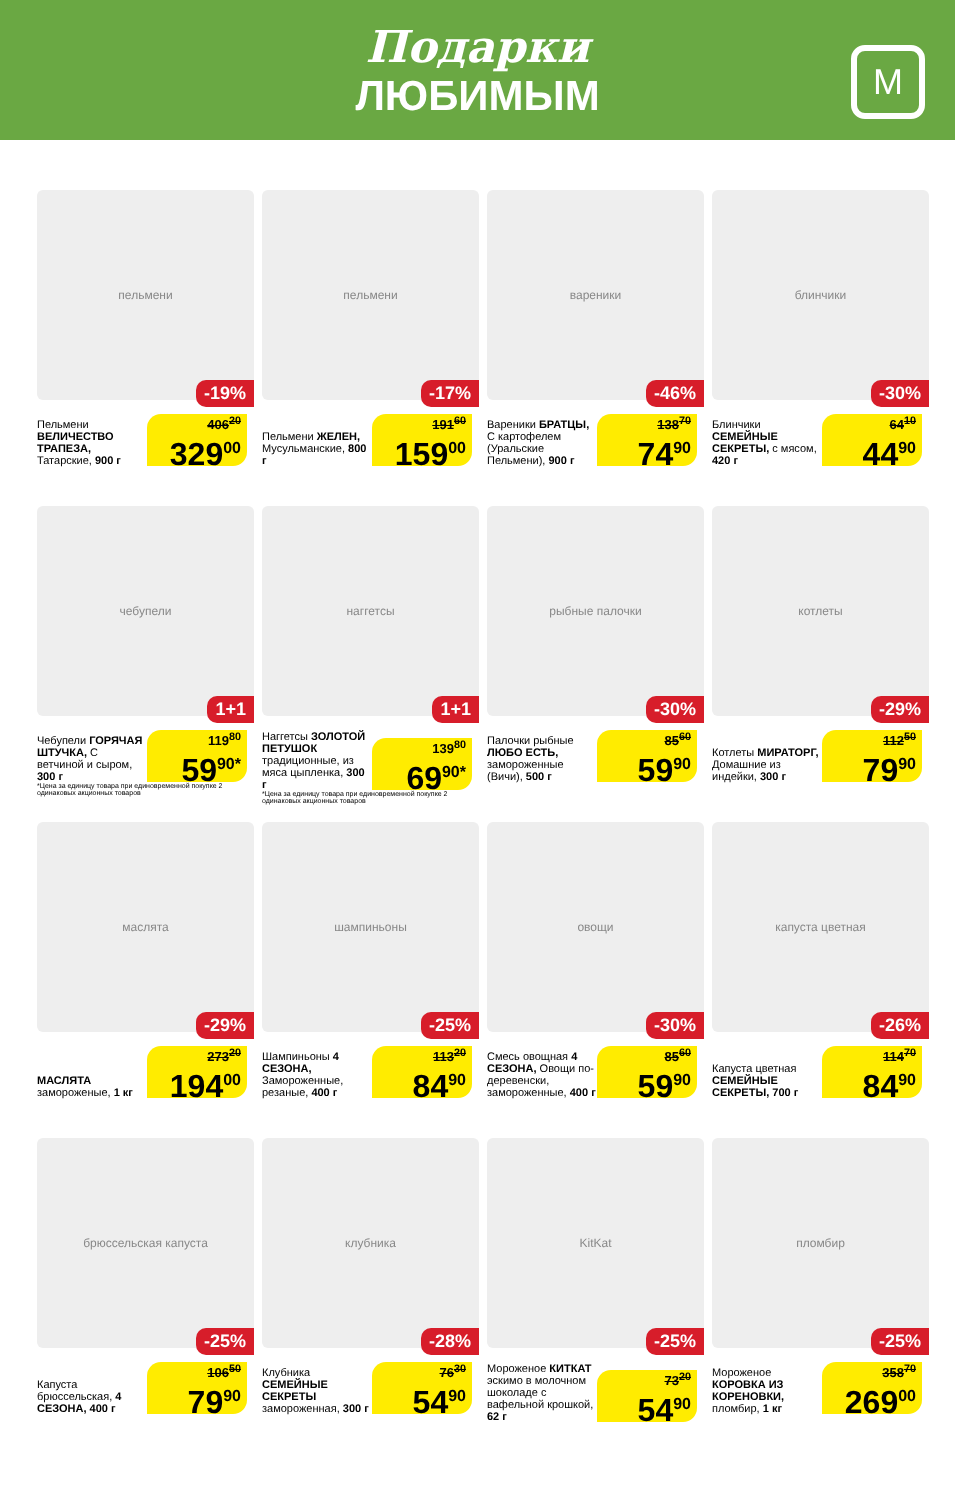Подарки
ЛЮБИМЫМ
М
пельмени
-19%
Пельмени ВЕЛИЧЕСТВО ТРАПЕЗА, Татарские, 900 г
406<sup>20</sup>
329<sup>00</sup>
пельмени
-17%
Пельмени ЖЕЛЕН, Мусульманские, 800 г
191<sup>60</sup>
159<sup>00</sup>
вареники
-46%
Вареники БРАТЦЫ, С картофелем (Уральские Пельмени), 900 г
138<sup>70</sup>
74<sup>90</sup>
блинчики
-30%
Блинчики СЕМЕЙНЫЕ СЕКРЕТЫ, с мясом, 420 г
64<sup>10</sup>
44<sup>90</sup>
чебупели
1+1
Чебупели ГОРЯЧАЯ ШТУЧКА, С ветчиной и сыром, 300 г
119<sup>80</sup>
59<sup>90*</sup>
*Цена за единицу товара при единовременной покупке 2 одинаковых акционных товаров
наггетсы
1+1
Наггетсы ЗОЛОТОЙ ПЕТУШОК традиционные, из мяса цыпленка, 300 г
139<sup>80</sup>
69<sup>90*</sup>
*Цена за единицу товара при единовременной покупке 2 одинаковых акционных товаров
рыбные палочки
-30%
Палочки рыбные ЛЮБО ЕСТЬ, замороженные (Вичи), 500 г
85<sup>60</sup>
59<sup>90</sup>
котлеты
-29%
Котлеты МИРАТОРГ, Домашние из индейки, 300 г
112<sup>50</sup>
79<sup>90</sup>
маслята
-29%
МАСЛЯТА замороженые, 1 кг
273<sup>20</sup>
194<sup>00</sup>
шампиньоны
-25%
Шампиньоны 4 СЕЗОНА, Замороженные, резаные, 400 г
113<sup>20</sup>
84<sup>90</sup>
овощи
-30%
Смесь овощная 4 СЕЗОНА, Овощи по-деревенски, замороженные, 400 г
85<sup>60</sup>
59<sup>90</sup>
капуста цветная
-26%
Капуста цветная СЕМЕЙНЫЕ СЕКРЕТЫ, 700 г
114<sup>70</sup>
84<sup>90</sup>
брюссельская капуста
-25%
Капуста брюссельская, 4 СЕЗОНА, 400 г
106<sup>50</sup>
79<sup>90</sup>
клубника
-28%
Клубника СЕМЕЙНЫЕ СЕКРЕТЫ замороженная, 300 г
76<sup>30</sup>
54<sup>90</sup>
KitKat
-25%
Мороженое КИТКАТ эскимо в молочном шоколаде с вафельной крошкой, 62 г
73<sup>20</sup>
54<sup>90</sup>
пломбир
-25%
Мороженое КОРОВКА ИЗ КОРЕНОВКИ, пломбир, 1 кг
358<sup>70</sup>
269<sup>00</sup>